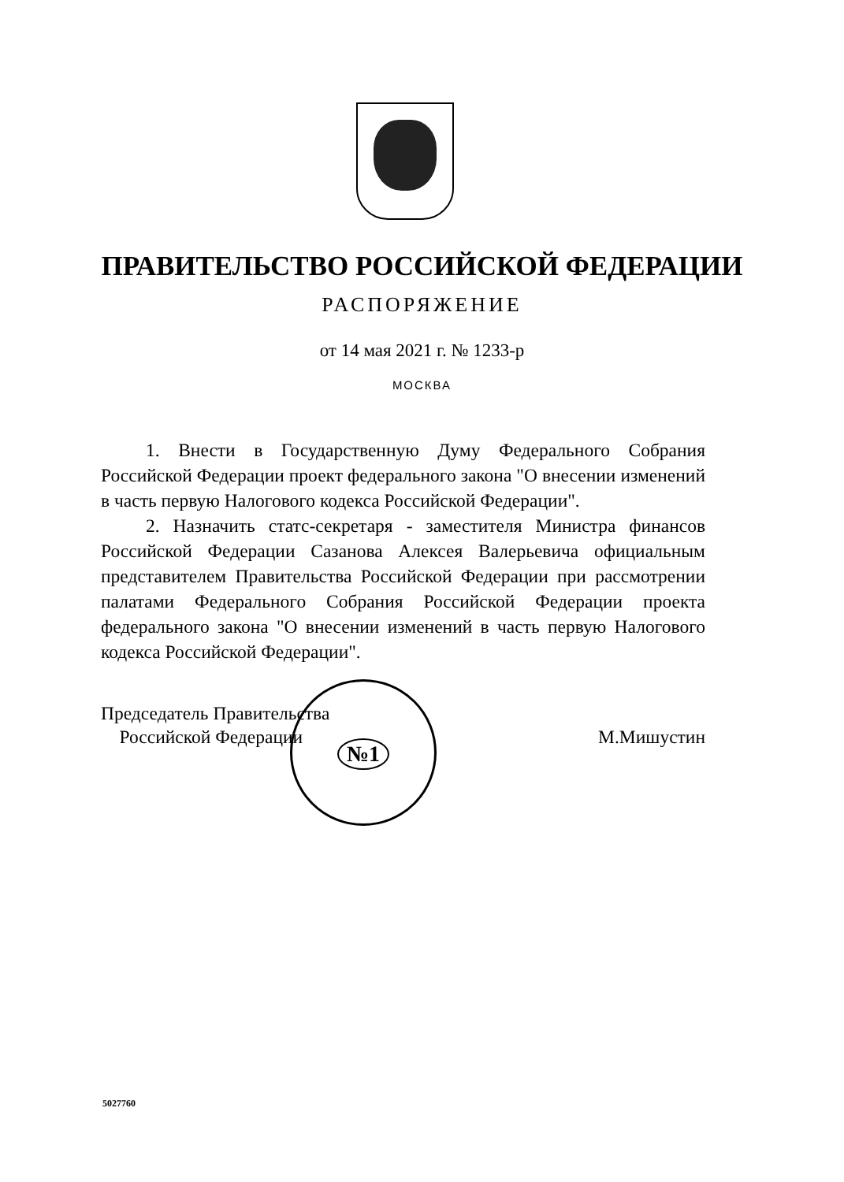ПРАВИТЕЛЬСТВО РОССИЙСКОЙ ФЕДЕРАЦИИ
РАСПОРЯЖЕНИЕ
от 14 мая 2021 г. № 1233-р
МОСКВА
1. Внести в Государственную Думу Федерального Собрания Российской Федерации проект федерального закона "О внесении изменений в часть первую Налогового кодекса Российской Федерации".
2. Назначить статс-секретаря - заместителя Министра финансов Российской Федерации Сазанова Алексея Валерьевича официальным представителем Правительства Российской Федерации при рассмотрении палатами Федерального Собрания Российской Федерации проекта федерального закона "О внесении изменений в часть первую Налогового кодекса Российской Федерации".
Председатель Правительства
Российской Федерации
М.Мишустин
№1
5027760